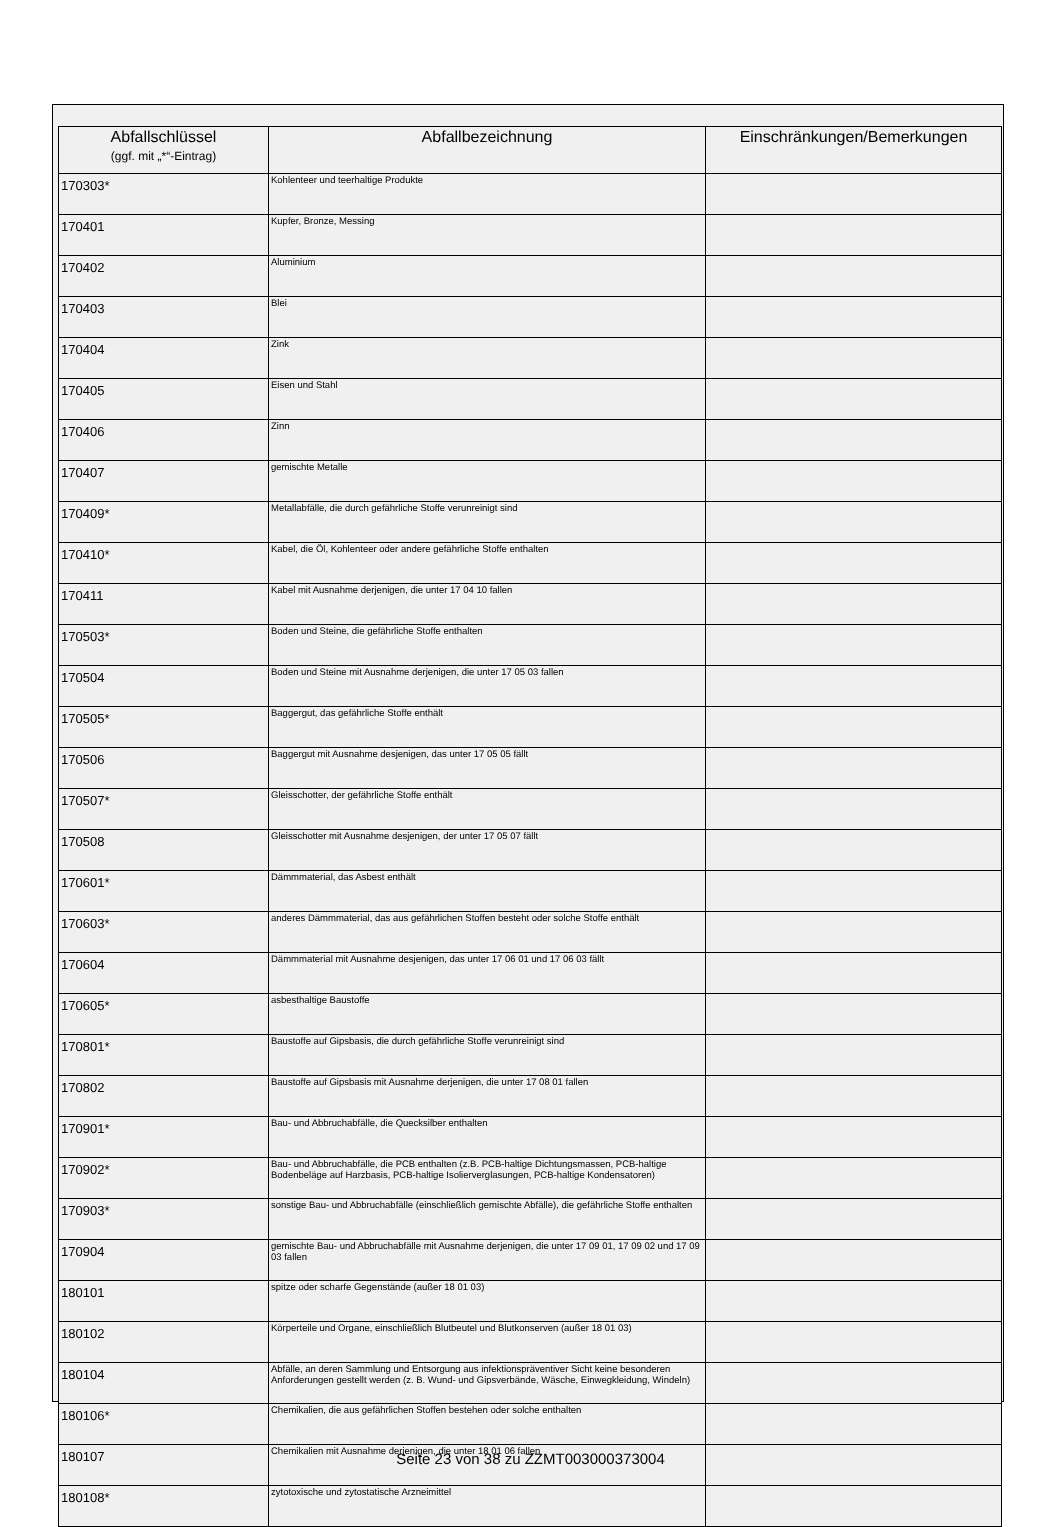| Abfallschlüssel (ggf. mit „*“-Eintrag) | Abfallbezeichnung | Einschränkungen/Bemerkungen |
| --- | --- | --- |
| 170303* | Kohlenteer und teerhaltige Produkte | |
| 170401 | Kupfer, Bronze, Messing | |
| 170402 | Aluminium | |
| 170403 | Blei | |
| 170404 | Zink | |
| 170405 | Eisen und Stahl | |
| 170406 | Zinn | |
| 170407 | gemischte Metalle | |
| 170409* | Metallabfälle, die durch gefährliche Stoffe verunreinigt sind | |
| 170410* | Kabel, die Öl, Kohlenteer oder andere gefährliche Stoffe enthalten | |
| 170411 | Kabel mit Ausnahme derjenigen, die unter 17 04 10 fallen | |
| 170503* | Boden und Steine, die gefährliche Stoffe enthalten | |
| 170504 | Boden und Steine mit Ausnahme derjenigen, die unter 17 05 03 fallen | |
| 170505* | Baggergut, das gefährliche Stoffe enthält | |
| 170506 | Baggergut mit Ausnahme desjenigen, das unter 17 05 05 fällt | |
| 170507* | Gleisschotter, der gefährliche Stoffe enthält | |
| 170508 | Gleisschotter mit Ausnahme desjenigen, der unter 17 05 07 fällt | |
| 170601* | Dämmmaterial, das Asbest enthält | |
| 170603* | anderes Dämmmaterial, das aus gefährlichen Stoffen besteht oder solche Stoffe enthält | |
| 170604 | Dämmmaterial mit Ausnahme desjenigen, das unter 17 06 01 und 17 06 03 fällt | |
| 170605* | asbesthaltige Baustoffe | |
| 170801* | Baustoffe auf Gipsbasis, die durch gefährliche Stoffe verunreinigt sind | |
| 170802 | Baustoffe auf Gipsbasis mit Ausnahme derjenigen, die unter 17 08 01 fallen | |
| 170901* | Bau- und Abbruchabfälle, die Quecksilber enthalten | |
| 170902* | Bau- und Abbruchabfälle, die PCB enthalten (z.B. PCB-haltige Dichtungsmassen, PCB-haltige Bodenbeläge auf Harzbasis, PCB-haltige Isolierverglasungen, PCB-haltige Kondensatoren) | |
| 170903* | sonstige Bau- und Abbruchabfälle (einschließlich gemischte Abfälle), die gefährliche Stoffe enthalten | |
| 170904 | gemischte Bau- und Abbruchabfälle mit Ausnahme derjenigen, die unter 17 09 01, 17 09 02 und 17 09 03 fallen | |
| 180101 | spitze oder scharfe Gegenstände (außer 18 01 03) | |
| 180102 | Körperteile und Organe, einschließlich Blutbeutel und Blutkonserven (außer 18 01 03) | |
| 180104 | Abfälle, an deren Sammlung und Entsorgung aus infektionspräventiver Sicht keine besonderen Anforderungen gestellt werden (z. B. Wund- und Gipsverbände, Wäsche, Einwegkleidung, Windeln) | |
| 180106* | Chemikalien, die aus gefährlichen Stoffen bestehen oder solche enthalten | |
| 180107 | Chemikalien mit Ausnahme derjenigen, die unter 18 01 06 fallen | |
| 180108* | zytotoxische und zytostatische Arzneimittel | |
Seite 23 von 38 zu ZZMT003000373004